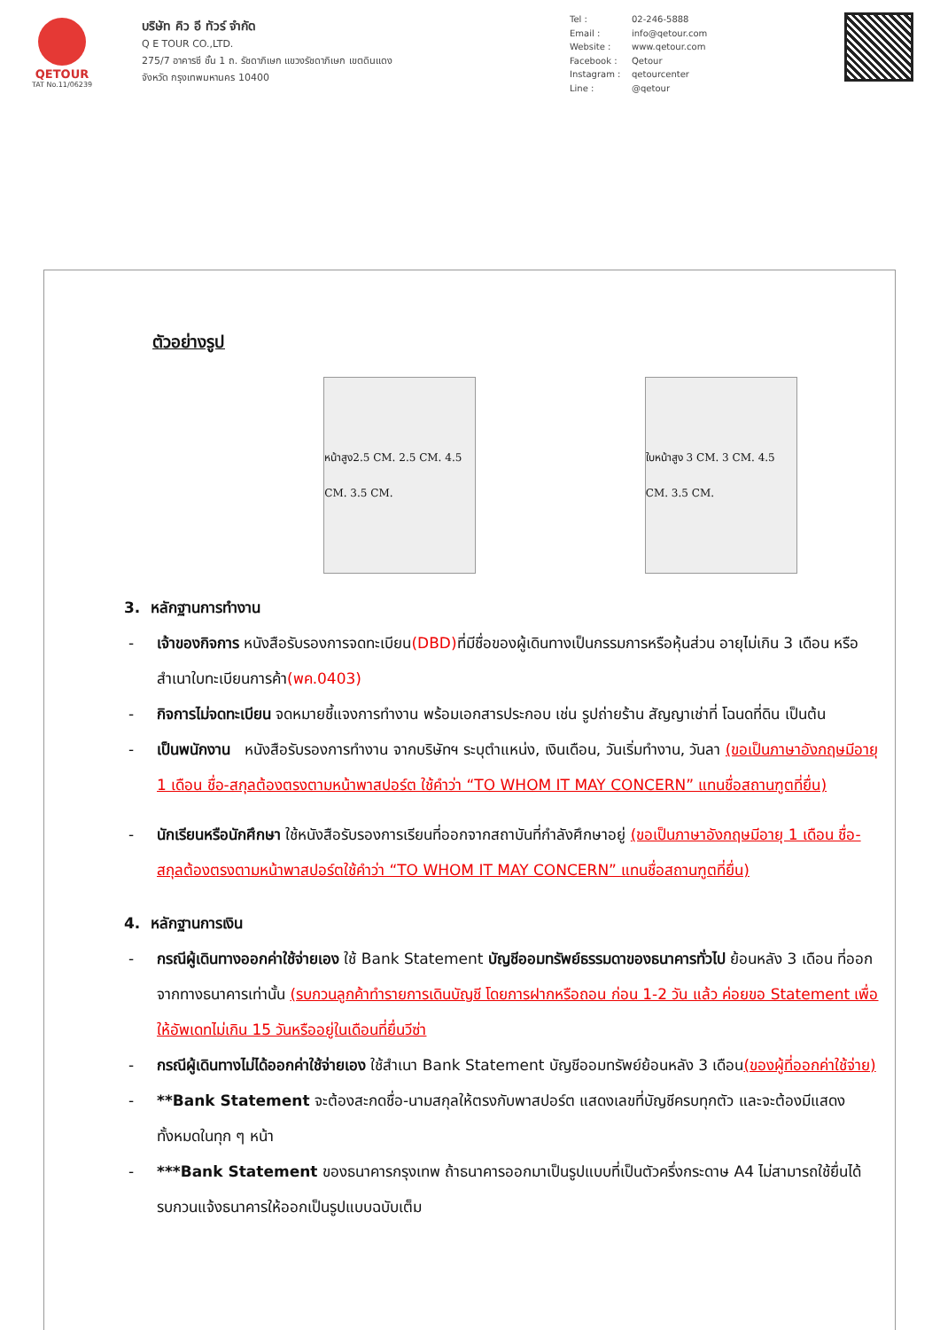QETOUR
TAT No.11/06239
บริษัท คิว อี ทัวร์ จำกัด
Q E TOUR CO.,LTD.
275/7 อาคารซี ชั้น 1 ถ. รัชดาภิเษก แขวงรัชดาภิเษก เขตดินแดง
จังหวัด กรุงเทพมหานคร 10400
Tel : 02-246-5888 Email : info@qetour.com Website : www.qetour.com Facebook : Qetour Instagram : qetourcenter Line : @qetour
ตัวอย่างรูป
หน้าสูง2.5 CM. 2.5 CM. 4.5 CM. 3.5 CM.
ใบหน้าสูง 3 CM. 3 CM. 4.5 CM. 3.5 CM.
3. หลักฐานการทำงาน
- เจ้าของกิจการ หนังสือรับรองการจดทะเบียน(DBD) ที่มีชื่อของผู้เดินทางเป็นกรรมการหรือหุ้นส่วน อายุไม่เกิน 3 เดือน หรือ สำเนาใบทะเบียนการค้า(พค.0403)
- กิจการไม่จดทะเบียน จดหมายชี้แจงการทำงาน พร้อมเอกสารประกอบ เช่น รูปถ่ายร้าน สัญญาเช่าที่ โฉนดที่ดิน เป็นต้น
- เป็นพนักงาน หนังสือรับรองการทำงาน จากบริษัทฯ ระบุตำแหน่ง, เงินเดือน, วันเริ่มทำงาน, วันลา (ขอเป็นภาษาอังกฤษมีอายุ 1 เดือน ชื่อ-สกุลต้องตรงตามหน้าพาสปอร์ต ใช้คำว่า “TO WHOM IT MAY CONCERN” แทนชื่อสถานฑูตที่ยื่น)
- นักเรียนหรือนักศึกษา ใช้หนังสือรับรองการเรียนที่ออกจากสถาบันที่กำลังศึกษาอยู่ (ขอเป็นภาษาอังกฤษมีอายุ 1 เดือน ชื่อ-สกุลต้องตรงตามหน้าพาสปอร์ตใช้คำว่า “TO WHOM IT MAY CONCERN” แทนชื่อสถานฑูตที่ยื่น)
4. หลักฐานการเงิน
- กรณีผู้เดินทางออกค่าใช้จ่ายเอง ใช้ Bank Statement บัญชีออมทรัพย์ธรรมดาของธนาคารทั่วไป ย้อนหลัง 3 เดือน ที่ออกจากทางธนาคารเท่านั้น (รบกวนลูกค้าทำรายการเดินบัญชี โดยการฝากหรือถอน ก่อน 1-2 วัน แล้ว ค่อยขอ Statement เพื่อให้อัพเดทไม่เกิน 15 วันหรืออยู่ในเดือนที่ยื่นวีซ่า
- กรณีผู้เดินทางไม่ได้ออกค่าใช้จ่ายเอง ใช้สำเนา Bank Statement บัญชีออมทรัพย์ย้อนหลัง 3 เดือน(ของผู้ที่ออกค่าใช้จ่าย)
- **Bank Statement จะต้องสะกดชื่อ-นามสกุลให้ตรงกับพาสปอร์ต แสดงเลขที่บัญชีครบทุกตัว และจะต้องมีแสดงทั้งหมดในทุก ๆ หน้า
- ***Bank Statement ของธนาคารกรุงเทพ ถ้าธนาคารออกมาเป็นรูปแบบที่เป็นตัวครึ่งกระดาษ A4 ไม่สามารถใช้ยื่นได้ รบกวนแจ้งธนาคารให้ออกเป็นรูปแบบฉบับเต็ม